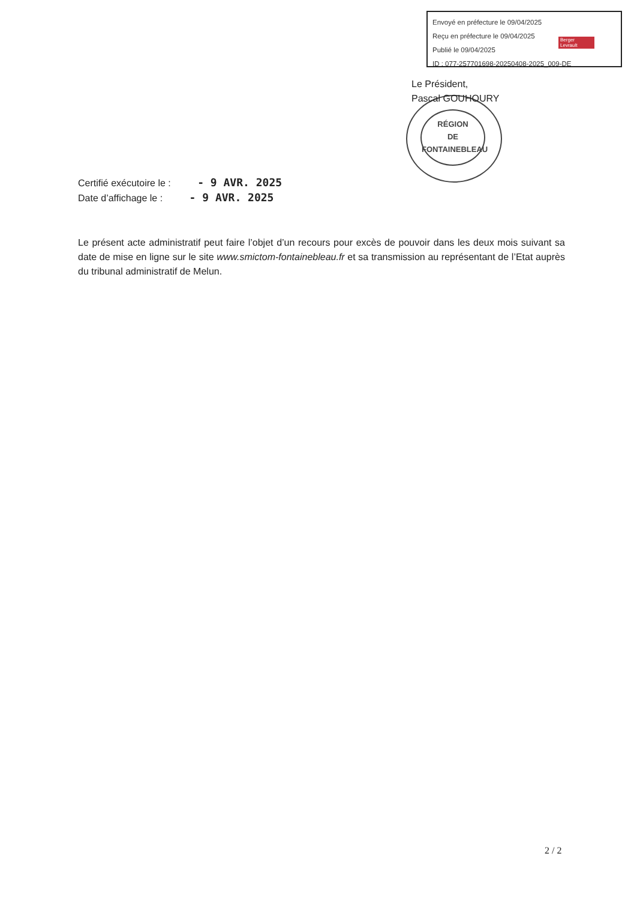Envoyé en préfecture le 09/04/2025
Reçu en préfecture le 09/04/2025
Publié le 09/04/2025
ID : 077-257701698-20250408-2025_009-DE
Berger
Levrault
RÉGION
DE
FONTAINEBLEAU
Le Président,
Pascal GOUHOURY
Certifié exécutoire le : - 9 AVR. 2025
Date d’affichage le : - 9 AVR. 2025
Le présent acte administratif peut faire l’objet d’un recours pour excès de pouvoir dans les deux mois suivant sa date de mise en ligne sur le site www.smictom-fontainebleau.fr et sa transmission au représentant de l’Etat auprès du tribunal administratif de Melun.
2 / 2